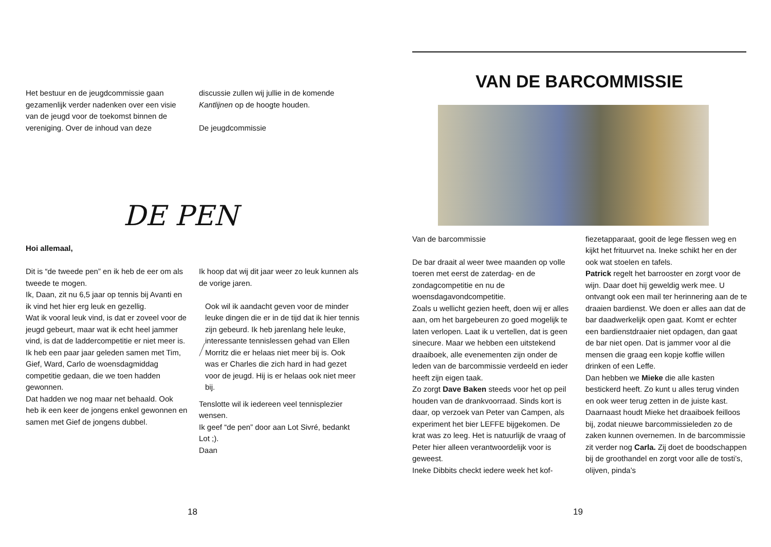Het bestuur en de jeugdcommissie gaan gezamenlijk verder nadenken over een visie van de jeugd voor de toekomst binnen de vereniging. Over de inhoud van deze
discussie zullen wij jullie in de komende Kantlijnen op de hoogte houden.
De jeugdcommissie
DE PEN
Hoi allemaal,
Dit is “de tweede pen” en ik heb de eer om als tweede te mogen.
Ik, Daan, zit nu 6,5 jaar op tennis bij Avanti en ik vind het hier erg leuk en gezellig.
Wat ik vooral leuk vind, is dat er zoveel voor de jeugd gebeurt, maar wat ik echt heel jammer vind, is dat de laddercompetitie er niet meer is.
Ik heb een paar jaar geleden samen met Tim, Gief, Ward, Carlo de woensdagmiddag competitie gedaan, die we toen hadden gewonnen.
Dat hadden we nog maar net behaald. Ook heb ik een keer de jongens enkel gewonnen en samen met Gief de jongens dubbel.
Ik hoop dat wij dit jaar weer zo leuk kunnen als de vorige jaren.
Ook wil ik aandacht geven voor de minder leuke dingen die er in de tijd dat ik hier tennis zijn gebeurd. Ik heb jarenlang hele leuke, interessante tennislessen gehad van Ellen Morritz die er helaas niet meer bij is. Ook was er Charles die zich hard in had gezet voor de jeugd. Hij is er helaas ook niet meer bij.
Tenslotte wil ik iedereen veel tennisplezier wensen.
Ik geef “de pen” door aan Lot Sivré, bedankt Lot ;).
Daan
18
VAN DE BARCOMMISSIE
Van de barcommissie
De bar draait al weer twee maanden op volle toeren met eerst de zaterdag- en de zondagcompetitie en nu de woensdagavondcompetitie.
Zoals u wellicht gezien heeft, doen wij er alles aan, om het bargebeuren zo goed mogelijk te laten verlopen. Laat ik u vertellen, dat is geen sinecure. Maar we hebben een uitstekend draaiboek, alle evenementen zijn onder de leden van de barcommissie verdeeld en ieder heeft zijn eigen taak.
Zo zorgt Dave Baken steeds voor het op peil houden van de drankvoorraad. Sinds kort is daar, op verzoek van Peter van Campen, als experiment het bier LEFFE bijgekomen. De krat was zo leeg. Het is natuurlijk de vraag of Peter hier alleen verantwoordelijk voor is geweest.
Ineke Dibbits checkt iedere week het kof-
fiezetapparaat, gooit de lege flessen weg en kijkt het frituurvet na. Ineke schikt her en der ook wat stoelen en tafels.
Patrick regelt het barrooster en zorgt voor de wijn. Daar doet hij geweldig werk mee. U ontvangt ook een mail ter herinnering aan de te draaien bardienst. We doen er alles aan dat de bar daadwerkelijk open gaat. Komt er echter een bardienstdraaier niet opdagen, dan gaat de bar niet open. Dat is jammer voor al die mensen die graag een kopje koffie willen drinken of een Leffe.
Dan hebben we Mieke die alle kasten bestickerd heeft. Zo kunt u alles terug vinden en ook weer terug zetten in de juiste kast. Daarnaast houdt Mieke het draaiboek feilloos bij, zodat nieuwe barcommissieleden zo de zaken kunnen overnemen. In de barcommissie zit verder nog Carla. Zij doet de boodschappen bij de groothandel en zorgt voor alle de tosti’s, olijven, pinda’s
19